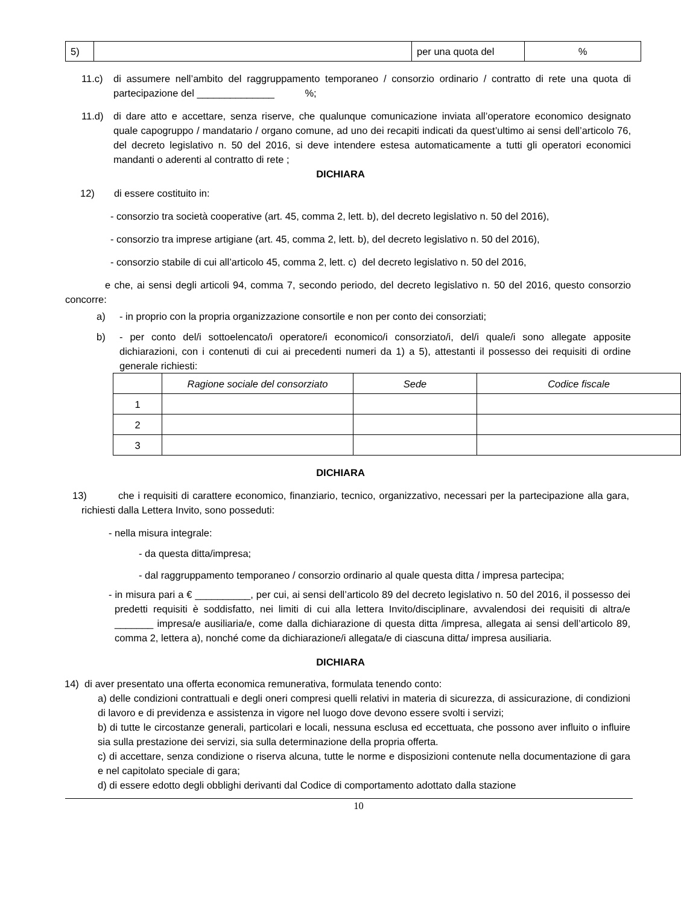| 5) | | per una quota del | % |
11.c) di assumere nell’ambito del raggruppamento temporaneo / consorzio ordinario / contratto di rete una quota di partecipazione del ______________ %;
11.d) di dare atto e accettare, senza riserve, che qualunque comunicazione inviata all’operatore economico designato quale capogruppo / mandatario / organo comune, ad uno dei recapiti indicati da quest’ultimo ai sensi dell’articolo 76, del decreto legislativo n. 50 del 2016, si deve intendere estesa automaticamente a tutti gli operatori economici mandanti o aderenti al contratto di rete ;
DICHIARA
12) di essere costituito in:
- consorzio tra società cooperative (art. 45, comma 2, lett. b), del decreto legislativo n. 50 del 2016),
- consorzio tra imprese artigiane (art. 45, comma 2, lett. b), del decreto legislativo n. 50 del 2016),
- consorzio stabile di cui all’articolo 45, comma 2, lett. c) del decreto legislativo n. 50 del 2016,
e che, ai sensi degli articoli 94, comma 7, secondo periodo, del decreto legislativo n. 50 del 2016, questo consorzio concorre:
a) - in proprio con la propria organizzazione consortile e non per conto dei consorziati;
b) - per conto del/i sottoelencato/i operatore/i economico/i consorziato/i, del/i quale/i sono allegate apposite dichiarazioni, con i contenuti di cui ai precedenti numeri da 1) a 5), attestanti il possesso dei requisiti di ordine generale richiesti:
| | Ragione sociale del consorziato | Sede | Codice fiscale |
| --- | --- | --- | --- |
| 1 | | | |
| 2 | | | |
| 3 | | | |
DICHIARA
13) che i requisiti di carattere economico, finanziario, tecnico, organizzativo, necessari per la partecipazione alla gara, richiesti dalla Lettera Invito, sono posseduti:
- nella misura integrale:
- da questa ditta/impresa;
- dal raggruppamento temporaneo / consorzio ordinario al quale questa ditta / impresa partecipa;
- in misura pari a € __________, per cui, ai sensi dell’articolo 89 del decreto legislativo n. 50 del 2016, il possesso dei predetti requisiti è soddisfatto, nei limiti di cui alla lettera Invito/disciplinare, avvalendosi dei requisiti di altra/e _______ impresa/e ausiliaria/e, come dalla dichiarazione di questa ditta /impresa, allegata ai sensi dell’articolo 89, comma 2, lettera a), nonché come da dichiarazione/i allegata/e di ciascuna ditta/ impresa ausiliaria.
DICHIARA
14) di aver presentato una offerta economica remunerativa, formulata tenendo conto:
a) delle condizioni contrattuali e degli oneri compresi quelli relativi in materia di sicurezza, di assicurazione, di condizioni di lavoro e di previdenza e assistenza in vigore nel luogo dove devono essere svolti i servizi;
b) di tutte le circostanze generali, particolari e locali, nessuna esclusa ed eccettuata, che possono aver influito o influire sia sulla prestazione dei servizi, sia sulla determinazione della propria offerta.
c) di accettare, senza condizione o riserva alcuna, tutte le norme e disposizioni contenute nella documentazione di gara e nel capitolato speciale di gara;
d) di essere edotto degli obblighi derivanti dal Codice di comportamento adottato dalla stazione
10